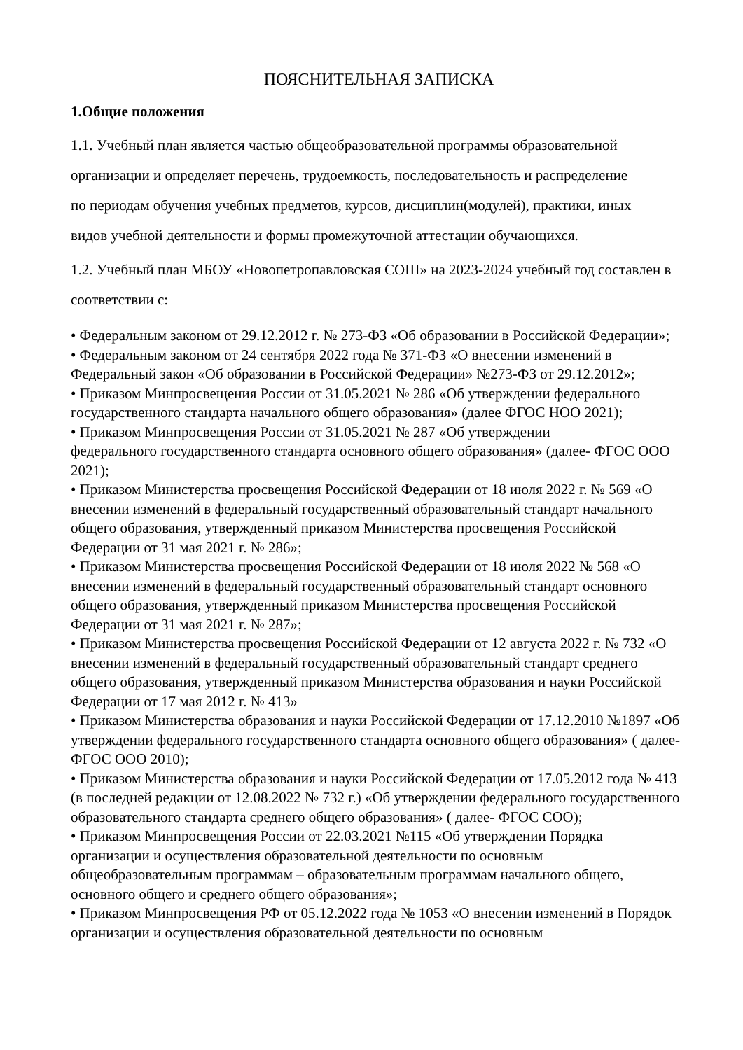ПОЯСНИТЕЛЬНАЯ ЗАПИСКА
1.Общие положения
1.1. Учебный план является частью общеобразовательной программы образовательной
организации и определяет перечень, трудоемкость, последовательность и распределение
по периодам обучения учебных предметов, курсов, дисциплин(модулей), практики, иных
видов учебной деятельности и формы промежуточной аттестации обучающихся.
1.2. Учебный план МБОУ «Новопетропавловская СОШ» на 2023-2024 учебный год составлен в
соответствии с:
• Федеральным законом от 29.12.2012 г. № 273-ФЗ «Об образовании в Российской Федерации»;
• Федеральным законом от 24 сентября 2022 года № 371-ФЗ «О внесении изменений в Федеральный закон «Об образовании в Российской Федерации» №273-ФЗ от 29.12.2012»;
• Приказом Минпросвещения России от 31.05.2021 № 286 «Об утверждении федерального государственного стандарта начального общего образования» (далее ФГОС НОО 2021);
• Приказом Минпросвещения России от 31.05.2021 № 287 «Об утверждении
федерального государственного стандарта основного общего образования» (далее- ФГОС ООО 2021);
• Приказом Министерства просвещения Российской Федерации от 18 июля 2022 г. № 569 «О внесении изменений в федеральный государственный образовательный стандарт начального общего образования, утвержденный приказом Министерства просвещения Российской Федерации от 31 мая 2021 г. № 286»;
• Приказом Министерства просвещения Российской Федерации от 18 июля 2022 № 568 «О внесении изменений в федеральный государственный образовательный стандарт основного общего образования, утвержденный приказом Министерства просвещения Российской Федерации от 31 мая 2021 г. № 287»;
• Приказом Министерства просвещения Российской Федерации от 12 августа 2022 г. № 732 «О внесении изменений в федеральный государственный образовательный стандарт среднего общего образования, утвержденный приказом Министерства образования и науки Российской Федерации от 17 мая 2012 г. № 413»
• Приказом Министерства образования и науки Российской Федерации от 17.12.2010 №1897 «Об утверждении федерального государственного стандарта основного общего образования» ( далее- ФГОС ООО 2010);
• Приказом Министерства образования и науки Российской Федерации от 17.05.2012 года № 413 (в последней редакции от 12.08.2022 № 732 г.) «Об утверждении федерального государственного образовательного стандарта среднего общего образования» ( далее- ФГОС СОО);
• Приказом Минпросвещения России от 22.03.2021 №115 «Об утверждении Порядка
организации и осуществления образовательной деятельности по основным
общеобразовательным программам – образовательным программам начального общего,
основного общего и среднего общего образования»;
• Приказом Минпросвещения РФ от 05.12.2022 года № 1053 «О внесении изменений в Порядок организации и осуществления образовательной деятельности по основным